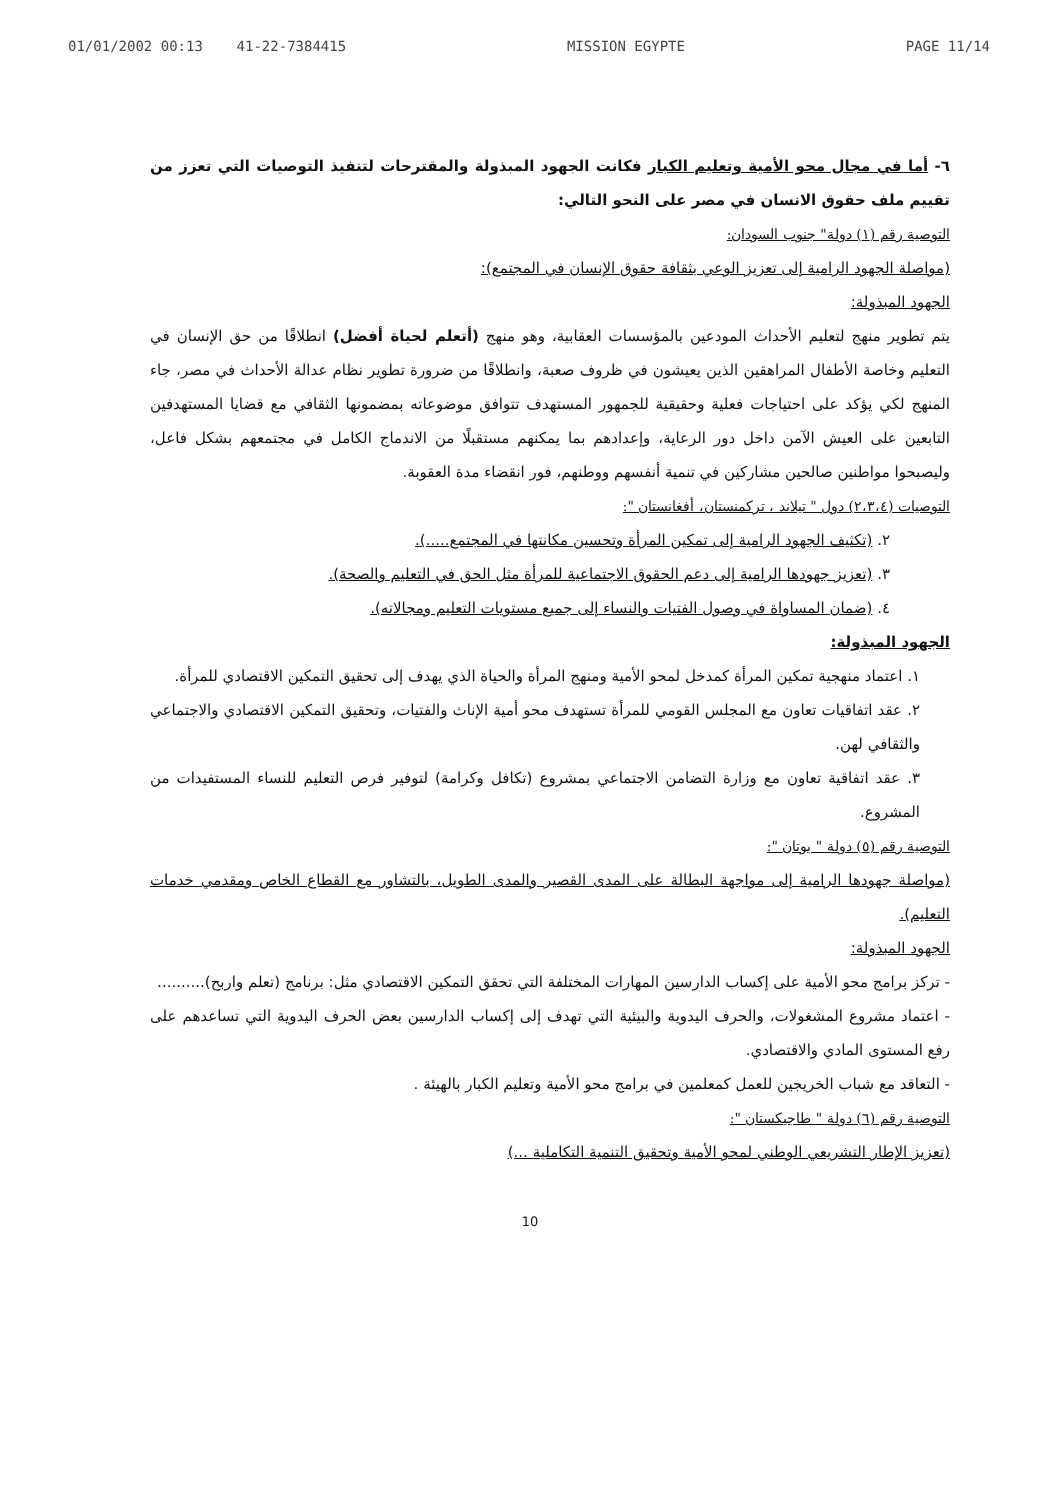01/01/2002 00:13 41-22-7384415 MISSION EGYPTE PAGE 11/14
٦- أما في مجال محو الأمية وتعليم الكبار فكانت الجهود المبذولة والمقترحات لتنفيذ التوصيات التي تعزز من تقييم ملف حقوق الانسان في مصر على النحو التالي:
التوصية رقم (١) دولة" جنوب السودان:
(مواصلة الجهود الرامية إلى تعزيز الوعي بثقافة حقوق الإنسان في المجتمع):
الجهود المبذولة:
يتم تطوير منهج لتعليم الأحداث المودعين بالمؤسسات العقابية، وهو منهج (أتعلم لحياة أفضل) انطلاقًا من حق الإنسان في التعليم وخاصة الأطفال المراهقين الذين يعيشون في ظروف صعبة، وانطلاقًا من ضرورة تطوير نظام عدالة الأحداث في مصر، جاء المنهج لكي يؤكد على احتياجات فعلية وحقيقية للجمهور المستهدف تتوافق موضوعاته بمضمونها الثقافي مع قضايا المستهدفين التابعين على العيش الآمن داخل دور الرعاية، وإعدادهم بما يمكنهم مستقبلًا من الاندماج الكامل في مجتمعهم بشكل فاعل، وليصبحوا مواطنين صالحين مشاركين في تنمية أنفسهم ووطنهم، فور انقضاء مدة العقوبة.
التوصيات (٢،٣،٤) دول " تيلاند ، تركمنستان، أفغانستان ":
٢. (تكثيف الجهود الرامية إلى تمكين المرأة وتحسين مكانتها في المجتمع.....).
٣. (تعزيز جهودها الرامية إلى دعم الحقوق الاجتماعية للمرأة مثل الحق في التعليم والصحة).
٤. (ضمان المساواة في وصول الفتيات والنساء إلى جميع مستويات التعليم ومجالاته).
الجهود المبذولة:
١. اعتماد منهجية تمكين المرأة كمدخل لمحو الأمية ومنهج المرأة والحياة الذي يهدف إلى تحقيق التمكين الاقتصادي للمرأة.
٢. عقد اتفاقيات تعاون مع المجلس القومي للمرأة تستهدف محو أمية الإناث والفتيات، وتحقيق التمكين الاقتصادي والاجتماعي والثقافي لهن.
٣. عقد اتفاقية تعاون مع وزارة التضامن الاجتماعي بمشروع (تكافل وكرامة) لتوفير فرص التعليم للنساء المستفيدات من المشروع.
التوصية رقم (٥) دولة " بوتان ":
(مواصلة جهودها الرامية إلى مواجهة البطالة على المدى القصير والمدى الطويل، بالتشاور مع القطاع الخاص ومقدمي خدمات التعليم).
الجهود المبذولة:
- تركز برامج محو الأمية على إكساب الدارسين المهارات المختلفة التي تحقق التمكين الاقتصادي مثل: برنامج (تعلم واربح)..........
- اعتماد مشروع المشغولات، والحرف اليدوية والبيئية التي تهدف إلى إكساب الدارسين بعض الحرف اليدوية التي تساعدهم على رفع المستوى المادي والاقتصادي.
- التعاقد مع شباب الخريجين للعمل كمعلمين في برامج محو الأمية وتعليم الكبار بالهيئة .
التوصية رقم (٦) دولة " طاجيكستان ":
(تعزيز الإطار التشريعي الوطني لمحو الأمية وتحقيق التنمية التكاملية ...)
10